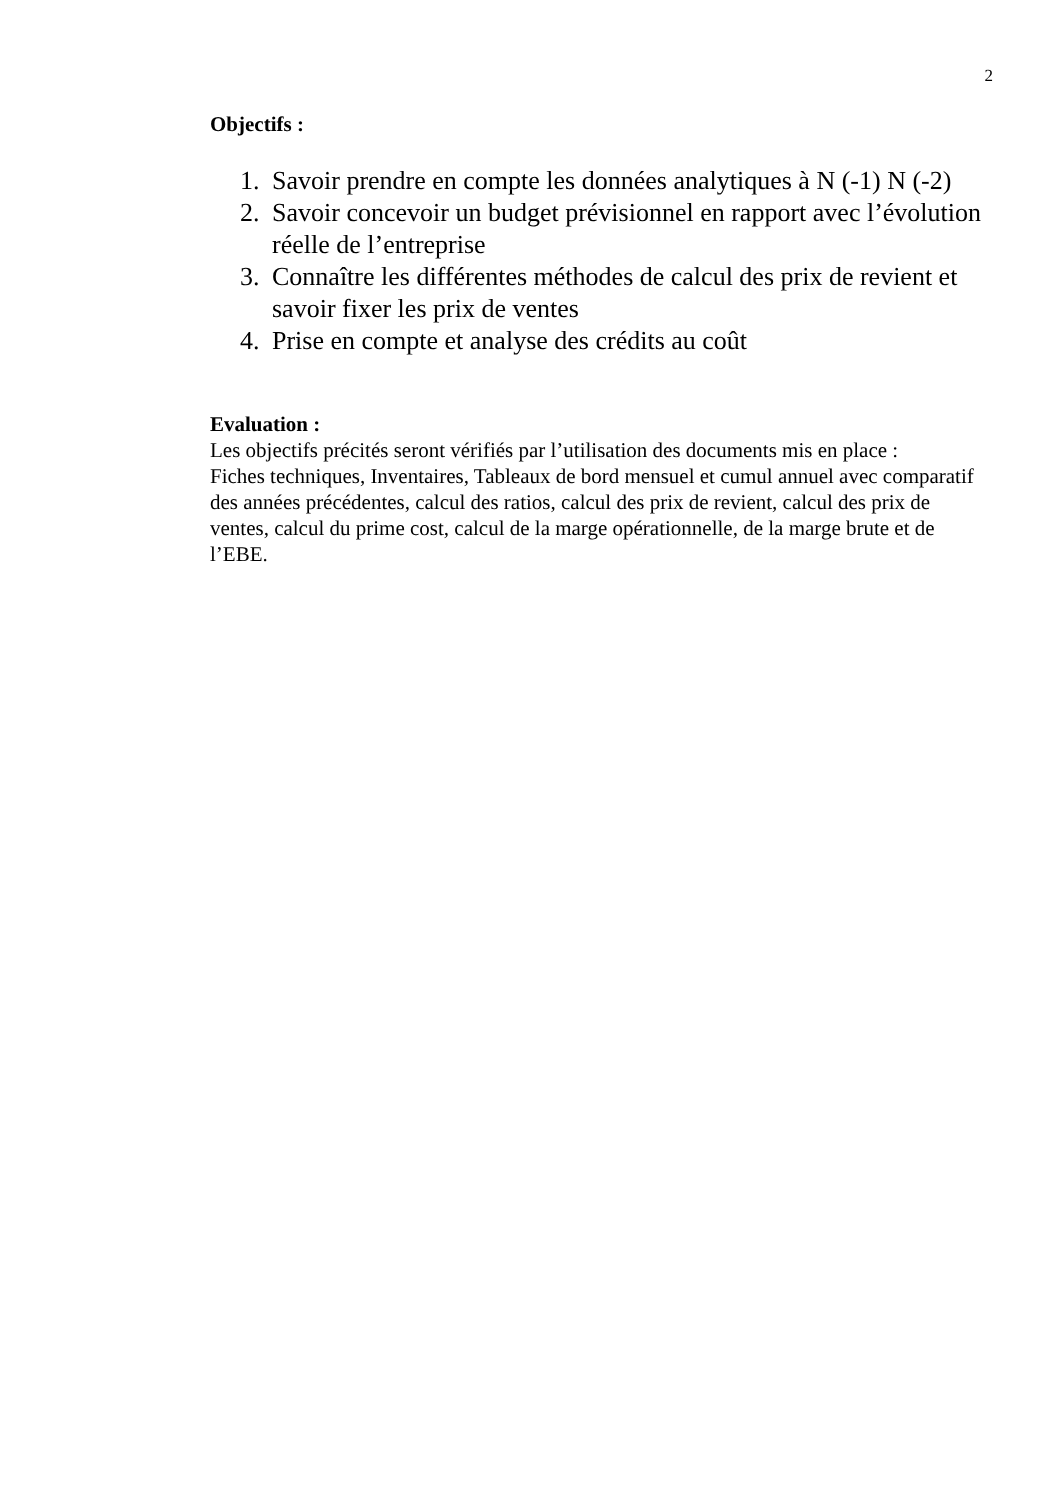2
Objectifs :
1. Savoir prendre en compte les données analytiques à N (-1) N (-2)
2. Savoir concevoir un budget prévisionnel en rapport avec l’évolution réelle de l’entreprise
3. Connaître les différentes méthodes de calcul des prix de revient et savoir fixer les prix de ventes
4. Prise en compte et analyse des crédits au coût
Evaluation :
Les objectifs précités seront vérifiés par l’utilisation des documents mis en place :
Fiches techniques, Inventaires, Tableaux de bord mensuel et cumul annuel avec comparatif des années précédentes, calcul des ratios, calcul des prix de revient, calcul des prix de ventes, calcul du prime cost, calcul de la marge opérationnelle, de la marge brute et de l’EBE.